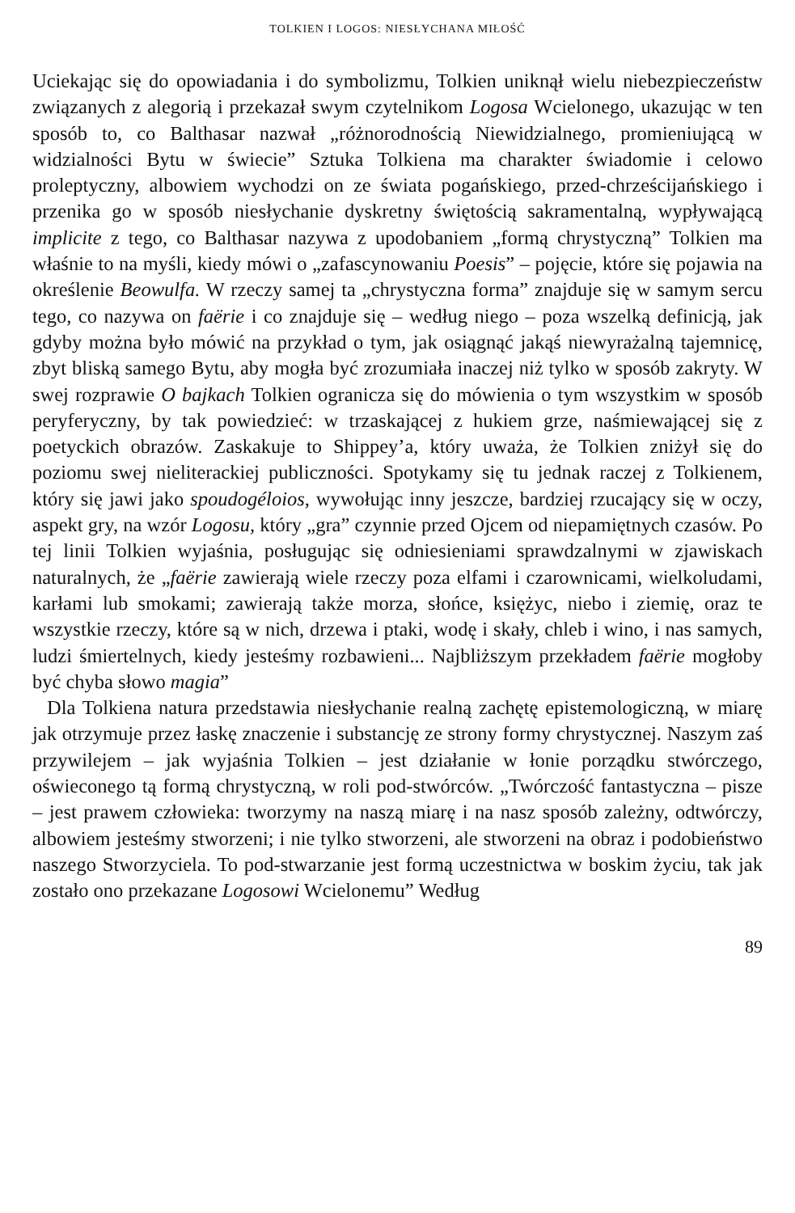TOLKIEN I LOGOS: NIESŁYCHANA MIŁOŚĆ
Uciekając się do opowiadania i do symbolizmu, Tolkien uniknął wielu niebezpieczeństw związanych z alegorią i przekazał swym czytelnikom Logosa Wcielonego, ukazując w ten sposób to, co Balthasar nazwał „różnorodnością Niewidzialnego, promieniującą w widzialności Bytu w świecie” Sztuka Tolkiena ma charakter świadomie i celowo proleptyczny, albowiem wychodzi on ze świata pogańskiego, przed-chrześcijańskiego i przenika go w sposób niesłychanie dyskretny świętością sakramentalną, wypływającą implicite z tego, co Balthasar nazywa z upodobaniem „formą chrystyczną” Tolkien ma właśnie to na myśli, kiedy mówi o „zafascynowaniu Poesis” – pojęcie, które się pojawia na określenie Beowulfa. W rzeczy samej ta „chrystyczna forma” znajduje się w samym sercu tego, co nazywa on faërie i co znajduje się – według niego – poza wszelką definicją, jak gdyby można było mówić na przykład o tym, jak osiągnąć jakąś niewyrażalną tajemnicę, zbyt bliską samego Bytu, aby mogła być zrozumiała inaczej niż tylko w sposób zakryty. W swej rozprawie O bajkach Tolkien ogranicza się do mówienia o tym wszystkim w sposób peryferyczny, by tak powiedzieć: w trzaskającej z hukiem grze, naśmiewającej się z poetyckich obrazów. Zaskakuje to Shippey’a, który uważa, że Tolkien zniżył się do poziomu swej nieliterackiej publiczności. Spotykamy się tu jednak raczej z Tolkienem, który się jawi jako spoudogéloios, wywołując inny jeszcze, bardziej rzucający się w oczy, aspekt gry, na wzór Logosu, który „gra” czynnie przed Ojcem od niepamiętnych czasów. Po tej linii Tolkien wyjaśnia, posługując się odniesieniami sprawdzalnymi w zjawiskach naturalnych, że „faërie zawierają wiele rzeczy poza elfami i czarownicami, wielkoludami, karłami lub smokami; zawierają także morza, słońce, księżyc, niebo i ziemię, oraz te wszystkie rzeczy, które są w nich, drzewa i ptaki, wodę i skały, chleb i wino, i nas samych, ludzi śmiertelnych, kiedy jesteśmy rozbawieni... Najbliższym przekładem faërie mogłoby być chyba słowo magia”
Dla Tolkiena natura przedstawia niesłychanie realną zachętę epistemologiczną, w miarę jak otrzymuje przez łaskę znaczenie i substancję ze strony formy chrystycznej. Naszym zaś przywilejem – jak wyjaśnia Tolkien – jest działanie w łonie porządku stwórczego, oświeconego tą formą chrystyczną, w roli pod-stwórców. „Twórczość fantastyczna – pisze – jest prawem człowieka: tworzymy na naszą miarę i na nasz sposób zależny, odtwórczy, albowiem jesteśmy stworzeni; i nie tylko stworzeni, ale stworzeni na obraz i podobieństwo naszego Stworzyciela. To pod-stwarzanie jest formą uczestnictwa w boskim życiu, tak jak zostało ono przekazane Logosowi Wcielonemu” Według
89